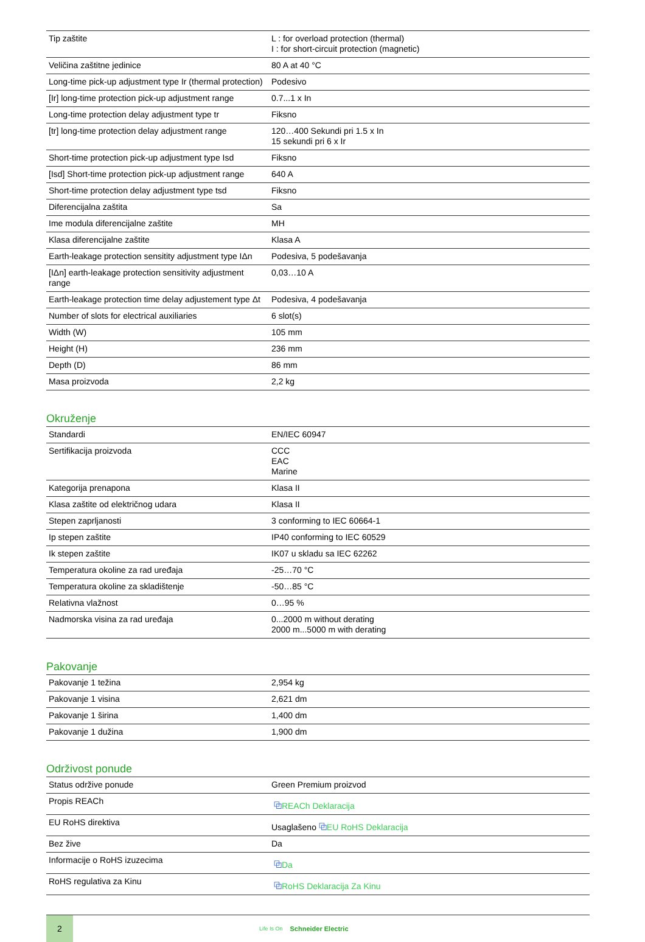| Tip zaštite | L : for overload protection (thermal) I : for short-circuit protection (magnetic) |
| Veličina zaštitne jedinice | 80 A at 40 °C |
| Long-time pick-up adjustment type Ir (thermal protection) | Podesivo |
| [Ir] long-time protection pick-up adjustment range | 0.7...1 x In |
| Long-time protection delay adjustment type tr | Fiksno |
| [tr] long-time protection delay adjustment range | 120…400 Sekundi pri 1.5 x In 15 sekundi pri 6 x Ir |
| Short-time protection pick-up adjustment type Isd | Fiksno |
| [Isd] Short-time protection pick-up adjustment range | 640 A |
| Short-time protection delay adjustment type tsd | Fiksno |
| Diferencijalna zaštita | Sa |
| Ime modula diferencijalne zaštite | MH |
| Klasa diferencijalne zaštite | Klasa A |
| Earth-leakage protection sensitity adjustment type IΔn | Podesiva, 5 podešavanja |
| [IΔn] earth-leakage protection sensitivity adjustment range | 0,03…10 A |
| Earth-leakage protection time delay adjustement type Δt | Podesiva, 4 podešavanja |
| Number of slots for electrical auxiliaries | 6 slot(s) |
| Width (W) | 105 mm |
| Height (H) | 236 mm |
| Depth (D) | 86 mm |
| Masa proizvoda | 2,2 kg |
Okruženje
| Standardi | EN/IEC 60947 |
| Sertifikacija proizvoda | CCC EAC Marine |
| Kategorija prenapona | Klasa II |
| Klasa zaštite od električnog udara | Klasa II |
| Stepen zaprljanosti | 3 conforming to IEC 60664-1 |
| Ip stepen zaštite | IP40 conforming to IEC 60529 |
| Ik stepen zaštite | IK07 u skladu sa IEC 62262 |
| Temperatura okoline za rad uređaja | -25…70 °C |
| Temperatura okoline za skladištenje | -50…85 °C |
| Relativna vlažnost | 0…95 % |
| Nadmorska visina za rad uređaja | 0...2000 m without derating 2000 m...5000 m with derating |
Pakovanje
| Pakovanje 1 težina | 2,954 kg |
| Pakovanje 1 visina | 2,621 dm |
| Pakovanje 1 širina | 1,400 dm |
| Pakovanje 1 dužina | 1,900 dm |
Održivost ponude
| Status održive ponude | Green Premium proizvod |
| Propis REACh | ⧉ REACh Deklaracija |
| EU RoHS direktiva | Usaglašeno ⧉ EU RoHS Deklaracija |
| Bez žive | Da |
| Informacije o RoHS izuzecima | ⧉ Da |
| RoHS regulativa za Kinu | ⧉ RoHS Deklaracija Za Kinu |
2
Life Is On Schneider Electric